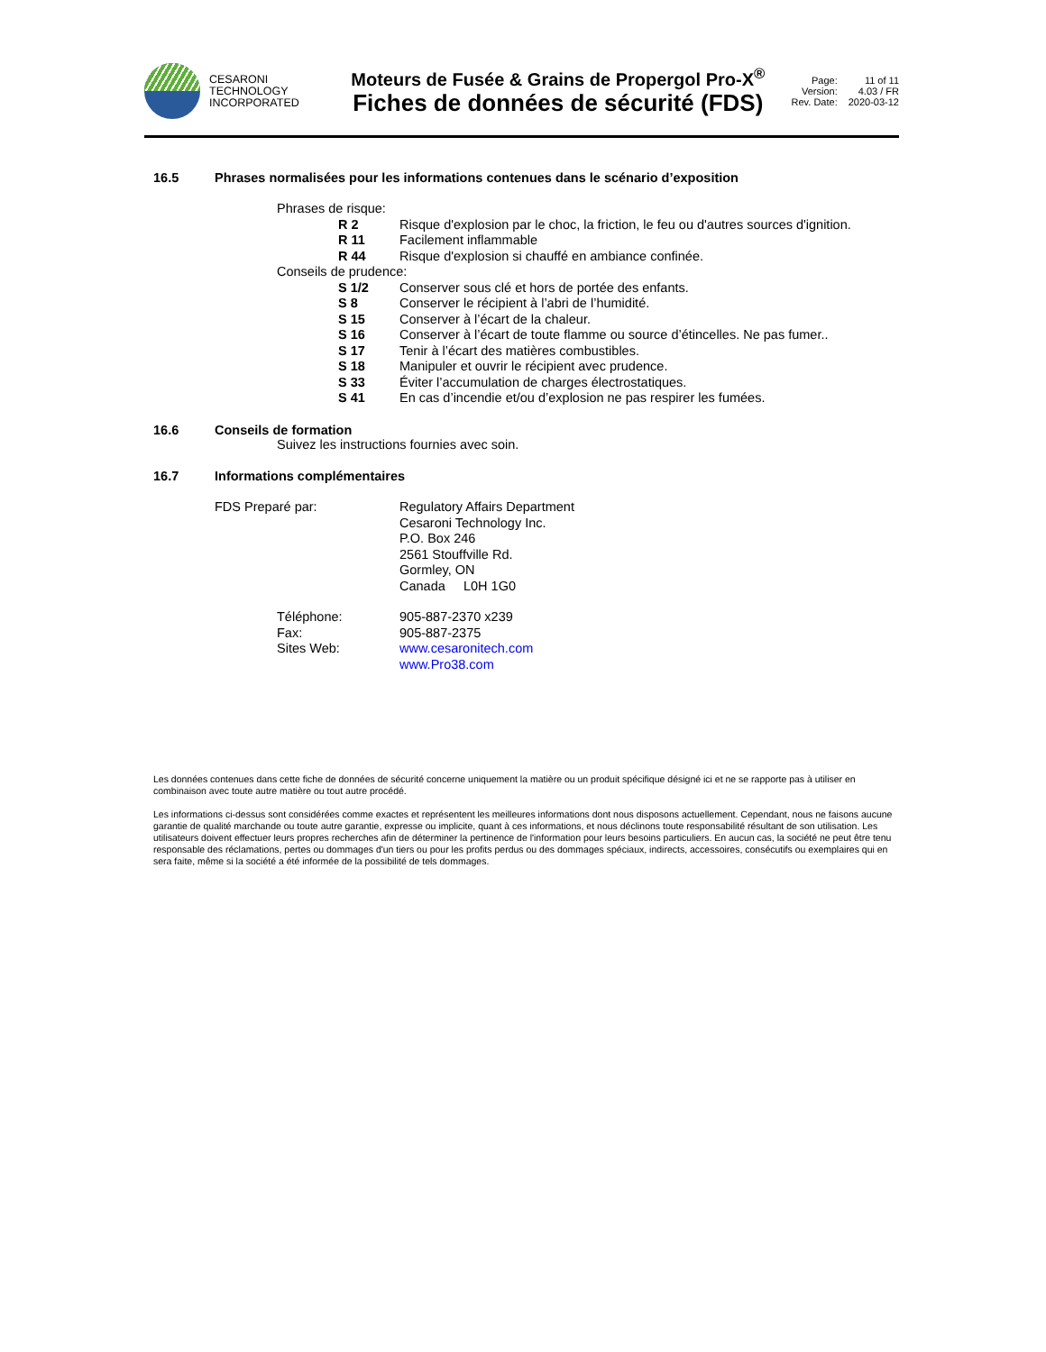CESARONI
TECHNOLOGY
INCORPORATED
Moteurs de Fusée & Grains de Propergol Pro-X<sup>®</sup>
Fiches de données de sécurité (FDS)
Page: 11 of 11 Version: 4.03 / FR Rev. Date: 2020-03-12
16.5 Phrases normalisées pour les informations contenues dans le scénario d’exposition
Phrases de risque:
R 2
Risque d'explosion par le choc, la friction, le feu ou d'autres sources d'ignition.
R 11
Facilement inflammable
R 44
Risque d'explosion si chauffé en ambiance confinée.
Conseils de prudence:
S 1/2
Conserver sous clé et hors de portée des enfants.
S 8
Conserver le récipient à l’abri de l’humidité.
S 15
Conserver à l’écart de la chaleur.
S 16
Conserver à l’écart de toute flamme ou source d’étincelles. Ne pas fumer..
S 17
Tenir à l’écart des matières combustibles.
S 18
Manipuler et ouvrir le récipient avec prudence.
S 33
Éviter l’accumulation de charges électrostatiques.
S 41
En cas d’incendie et/ou d’explosion ne pas respirer les fumées.
16.6 Conseils de formation
Suivez les instructions fournies avec soin.
16.7 Informations complémentaires
FDS Preparé par: Regulatory Affairs Department
Cesaroni Technology Inc.
P.O. Box 246
2561 Stouffville Rd.
Gormley, ON
Canada L0H 1G0
Téléphone:
Fax:
Sites Web:
905-887-2370 x239
905-887-2375
www.cesaronitech.com
www.Pro38.com
Les données contenues dans cette fiche de données de sécurité concerne uniquement la matière ou un produit spécifique désigné ici et ne se rapporte pas à utiliser en combinaison avec toute autre matière ou tout autre procédé.
Les informations ci-dessus sont considérées comme exactes et représentent les meilleures informations dont nous disposons actuellement. Cependant, nous ne faisons aucune garantie de qualité marchande ou toute autre garantie, expresse ou implicite, quant à ces informations, et nous déclinons toute responsabilité résultant de son utilisation. Les utilisateurs doivent effectuer leurs propres recherches afin de déterminer la pertinence de l'information pour leurs besoins particuliers. En aucun cas, la société ne peut être tenu responsable des réclamations, pertes ou dommages d'un tiers ou pour les profits perdus ou des dommages spéciaux, indirects, accessoires, consécutifs ou exemplaires qui en sera faite, même si la société a été informée de la possibilité de tels dommages.